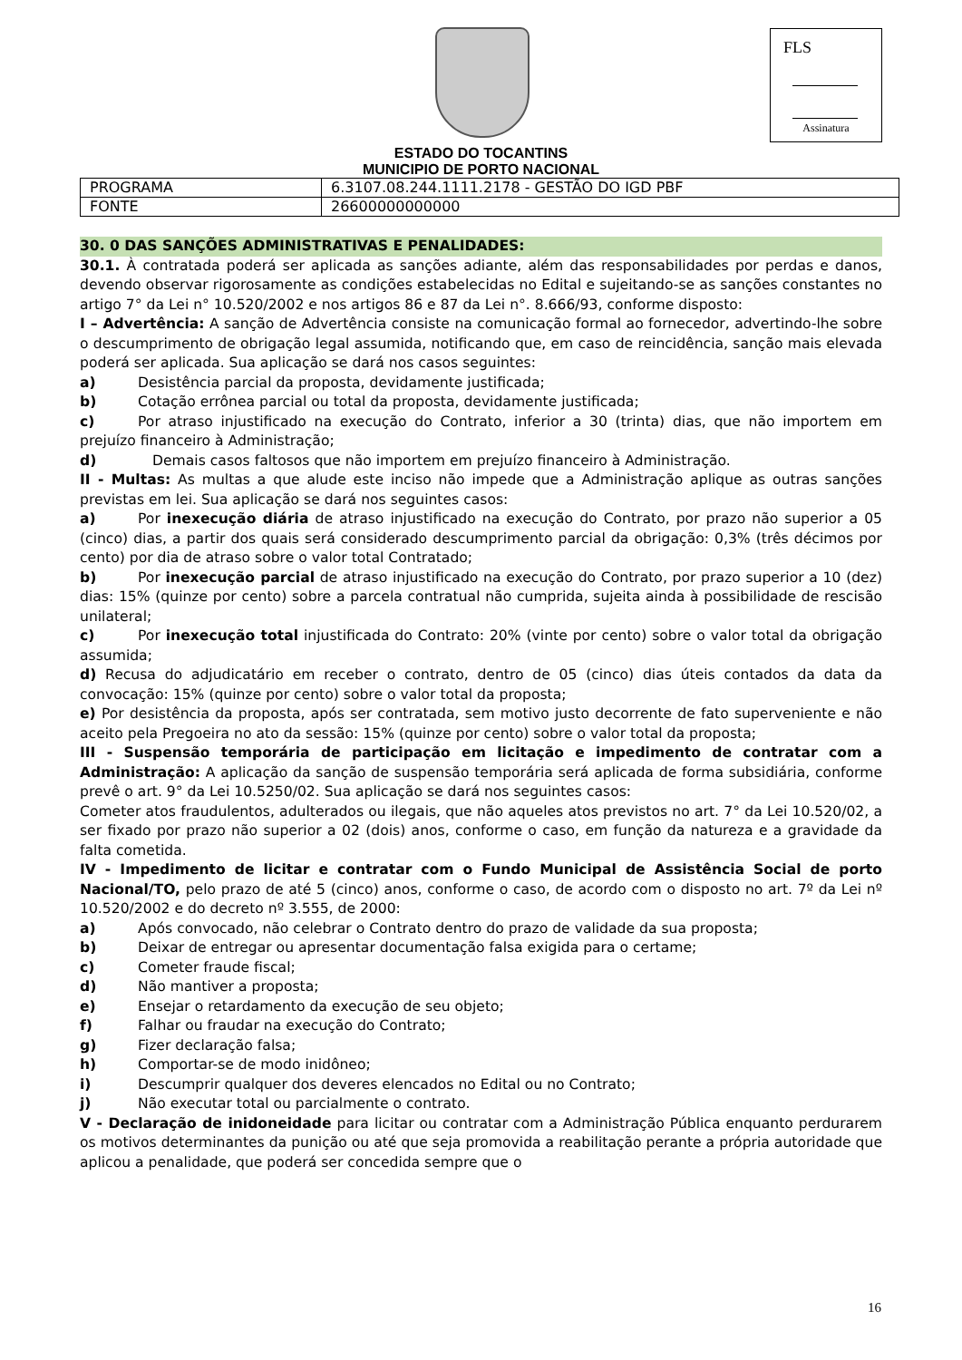FLS
Assinatura
ESTADO DO TOCANTINS
MUNICIPIO DE PORTO NACIONAL
| PROGRAMA | 6.3107.08.244.1111.2178 - GESTÃO DO IGD PBF |
| FONTE | 26600000000000 |
30. 0 DAS SANÇÕES ADMINISTRATIVAS E PENALIDADES:
30.1. À contratada poderá ser aplicada as sanções adiante, além das responsabilidades por perdas e danos, devendo observar rigorosamente as condições estabelecidas no Edital e sujeitando-se as sanções constantes no artigo 7° da Lei n° 10.520/2002 e nos artigos 86 e 87 da Lei n°. 8.666/93, conforme disposto:
I – Advertência: A sanção de Advertência consiste na comunicação formal ao fornecedor, advertindo-lhe sobre o descumprimento de obrigação legal assumida, notificando que, em caso de reincidência, sanção mais elevada poderá ser aplicada. Sua aplicação se dará nos casos seguintes:
a) Desistência parcial da proposta, devidamente justificada;
b) Cotação errônea parcial ou total da proposta, devidamente justificada;
c) Por atraso injustificado na execução do Contrato, inferior a 30 (trinta) dias, que não importem em prejuízo financeiro à Administração;
d) Demais casos faltosos que não importem em prejuízo financeiro à Administração.
II - Multas: As multas a que alude este inciso não impede que a Administração aplique as outras sanções previstas em lei. Sua aplicação se dará nos seguintes casos:
a) Por inexecução diária de atraso injustificado na execução do Contrato, por prazo não superior a 05 (cinco) dias, a partir dos quais será considerado descumprimento parcial da obrigação: 0,3% (três décimos por cento) por dia de atraso sobre o valor total Contratado;
b) Por inexecução parcial de atraso injustificado na execução do Contrato, por prazo superior a 10 (dez) dias: 15% (quinze por cento) sobre a parcela contratual não cumprida, sujeita ainda à possibilidade de rescisão unilateral;
c) Por inexecução total injustificada do Contrato: 20% (vinte por cento) sobre o valor total da obrigação assumida;
d) Recusa do adjudicatário em receber o contrato, dentro de 05 (cinco) dias úteis contados da data da convocação: 15% (quinze por cento) sobre o valor total da proposta;
e) Por desistência da proposta, após ser contratada, sem motivo justo decorrente de fato superveniente e não aceito pela Pregoeira no ato da sessão: 15% (quinze por cento) sobre o valor total da proposta;
III - Suspensão temporária de participação em licitação e impedimento de contratar com a Administração: A aplicação da sanção de suspensão temporária será aplicada de forma subsidiária, conforme prevê o art. 9° da Lei 10.5250/02. Sua aplicação se dará nos seguintes casos:
Cometer atos fraudulentos, adulterados ou ilegais, que não aqueles atos previstos no art. 7° da Lei 10.520/02, a ser fixado por prazo não superior a 02 (dois) anos, conforme o caso, em função da natureza e a gravidade da falta cometida.
IV - Impedimento de licitar e contratar com o Fundo Municipal de Assistência Social de porto Nacional/TO, pelo prazo de até 5 (cinco) anos, conforme o caso, de acordo com o disposto no art. 7º da Lei nº 10.520/2002 e do decreto nº 3.555, de 2000:
a) Após convocado, não celebrar o Contrato dentro do prazo de validade da sua proposta;
b) Deixar de entregar ou apresentar documentação falsa exigida para o certame;
c) Cometer fraude fiscal;
d) Não mantiver a proposta;
e) Ensejar o retardamento da execução de seu objeto;
f) Falhar ou fraudar na execução do Contrato;
g) Fizer declaração falsa;
h) Comportar-se de modo inidôneo;
i) Descumprir qualquer dos deveres elencados no Edital ou no Contrato;
j) Não executar total ou parcialmente o contrato.
V - Declaração de inidoneidade para licitar ou contratar com a Administração Pública enquanto perdurarem os motivos determinantes da punição ou até que seja promovida a reabilitação perante a própria autoridade que aplicou a penalidade, que poderá ser concedida sempre que o
16